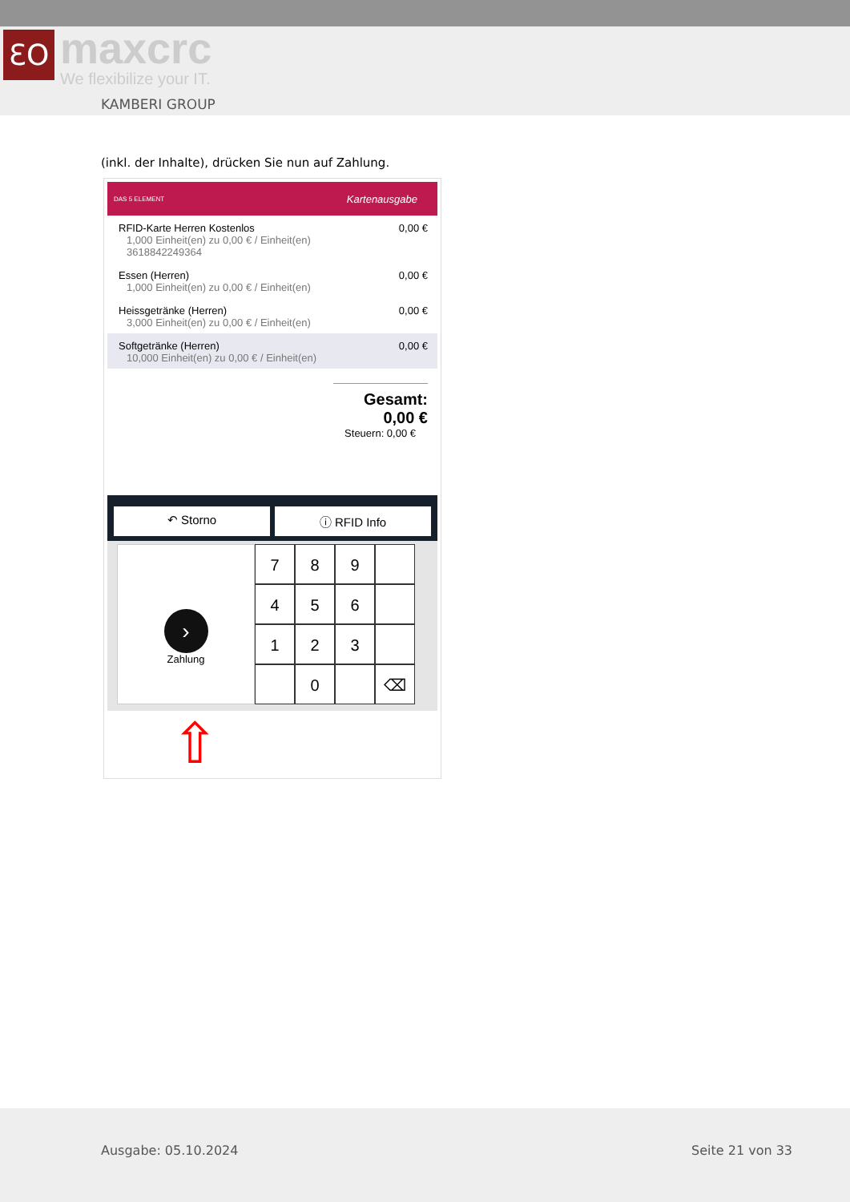ƐO maxcrc
We flexibilize your IT.
KAMBERI GROUP
(inkl. der Inhalte), drücken Sie nun auf Zahlung.
DAS 5 ELEMENT Kartenausgabe
RFID-Karte Herren Kostenlos
1,000 Einheit(en) zu 0,00 € / Einheit(en)
3618842249364
0,00 €
Essen (Herren)
1,000 Einheit(en) zu 0,00 € / Einheit(en)
0,00 €
Heissgetränke (Herren)
3,000 Einheit(en) zu 0,00 € / Einheit(en)
0,00 €
Softgetränke (Herren)
10,000 Einheit(en) zu 0,00 € / Einheit(en)
0,00 €
Gesamt: 0,00 €
Steuern: 0,00 €
↶ Storno ⓘ RFID Info
›
Zahlung
7
8
9
4
5
6
1
2
3
0
⌫
⇧
Ausgabe: 05.10.2024 Seite 21 von 33